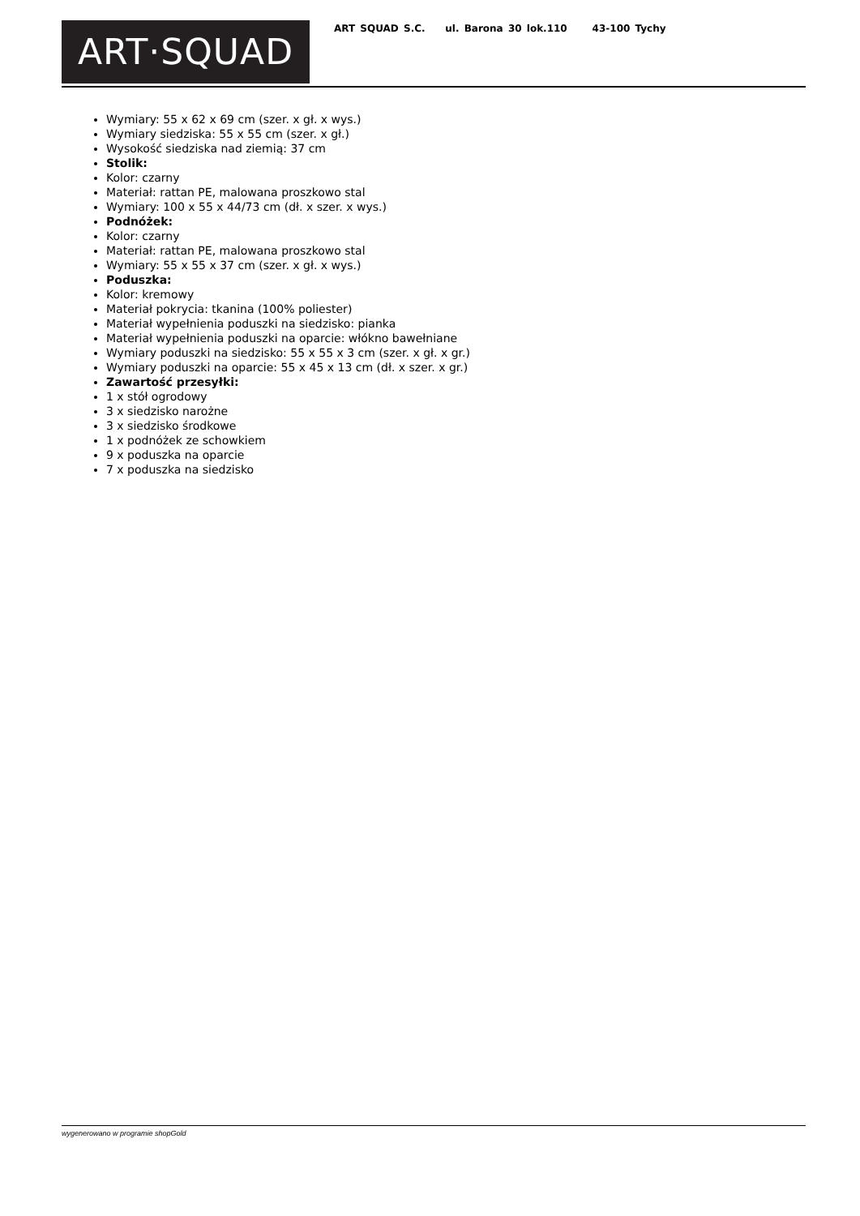ART·SQUAD
ART SQUAD S.C. ul. Barona 30 lok.110 43-100 Tychy
Wymiary: 55 x 62 x 69 cm (szer. x gł. x wys.)
Wymiary siedziska: 55 x 55 cm (szer. x gł.)
Wysokość siedziska nad ziemią: 37 cm
Stolik:
Kolor: czarny
Materiał: rattan PE, malowana proszkowo stal
Wymiary: 100 x 55 x 44/73 cm (dł. x szer. x wys.)
Podnóżek:
Kolor: czarny
Materiał: rattan PE, malowana proszkowo stal
Wymiary: 55 x 55 x 37 cm (szer. x gł. x wys.)
Poduszka:
Kolor: kremowy
Materiał pokrycia: tkanina (100% poliester)
Materiał wypełnienia poduszki na siedzisko: pianka
Materiał wypełnienia poduszki na oparcie: włókno bawełniane
Wymiary poduszki na siedzisko: 55 x 55 x 3 cm (szer. x gł. x gr.)
Wymiary poduszki na oparcie: 55 x 45 x 13 cm (dł. x szer. x gr.)
Zawartość przesyłki:
1 x stół ogrodowy
3 x siedzisko narożne
3 x siedzisko środkowe
1 x podnóżek ze schowkiem
9 x poduszka na oparcie
7 x poduszka na siedzisko
wygenerowano w programie shopGold